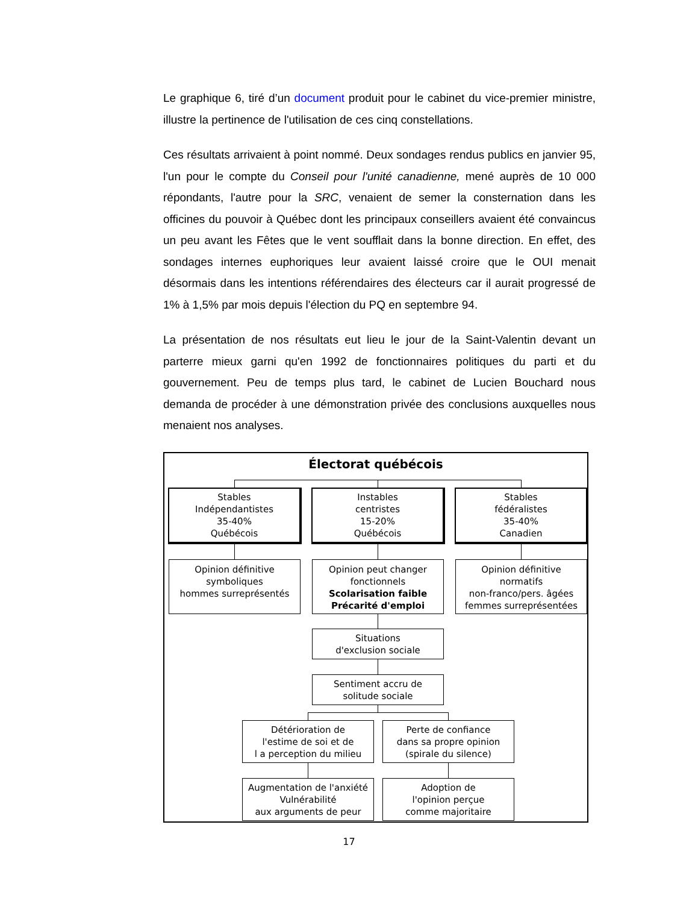Le graphique 6, tiré d’un document produit pour le cabinet du vice-premier ministre, illustre la pertinence de l'utilisation de ces cinq constellations.
Ces résultats arrivaient à point nommé. Deux sondages rendus publics en janvier 95, l'un pour le compte du Conseil pour l'unité canadienne, mené auprès de 10 000 répondants, l'autre pour la SRC, venaient de semer la consternation dans les officines du pouvoir à Québec dont les principaux conseillers avaient été convaincus un peu avant les Fêtes que le vent soufflait dans la bonne direction. En effet, des sondages internes euphoriques leur avaient laissé croire que le OUI menait désormais dans les intentions référendaires des électeurs car il aurait progressé de 1% à 1,5% par mois depuis l'élection du PQ en septembre 94.
La présentation de nos résultats eut lieu le jour de la Saint-Valentin devant un parterre mieux garni qu'en 1992 de fonctionnaires politiques du parti et du gouvernement. Peu de temps plus tard, le cabinet de Lucien Bouchard nous demanda de procéder à une démonstration privée des conclusions auxquelles nous menaient nos analyses.
Électorat québécois
Stables
Indépendantistes
35-40%
Québécois
Instables
centristes
15-20%
Québécois
Stables
fédéralistes
35-40%
Canadien
Opinion définitive
symboliques
hommes surreprésentés
Opinion peut changer
fonctionnels
Scolarisation faible
Précarité d'emploi
Opinion définitive
normatifs
non-franco/pers. âgées
femmes surreprésentées
Situations
d'exclusion sociale
Sentiment accru de
solitude sociale
Détérioration de
l'estime de soi et de
l a perception du milieu
Perte de confiance
dans sa propre opinion
(spirale du silence)
Augmentation de l'anxiété
Vulnérabilité
aux arguments de peur
Adoption de
l'opinion perçue
comme majoritaire
17